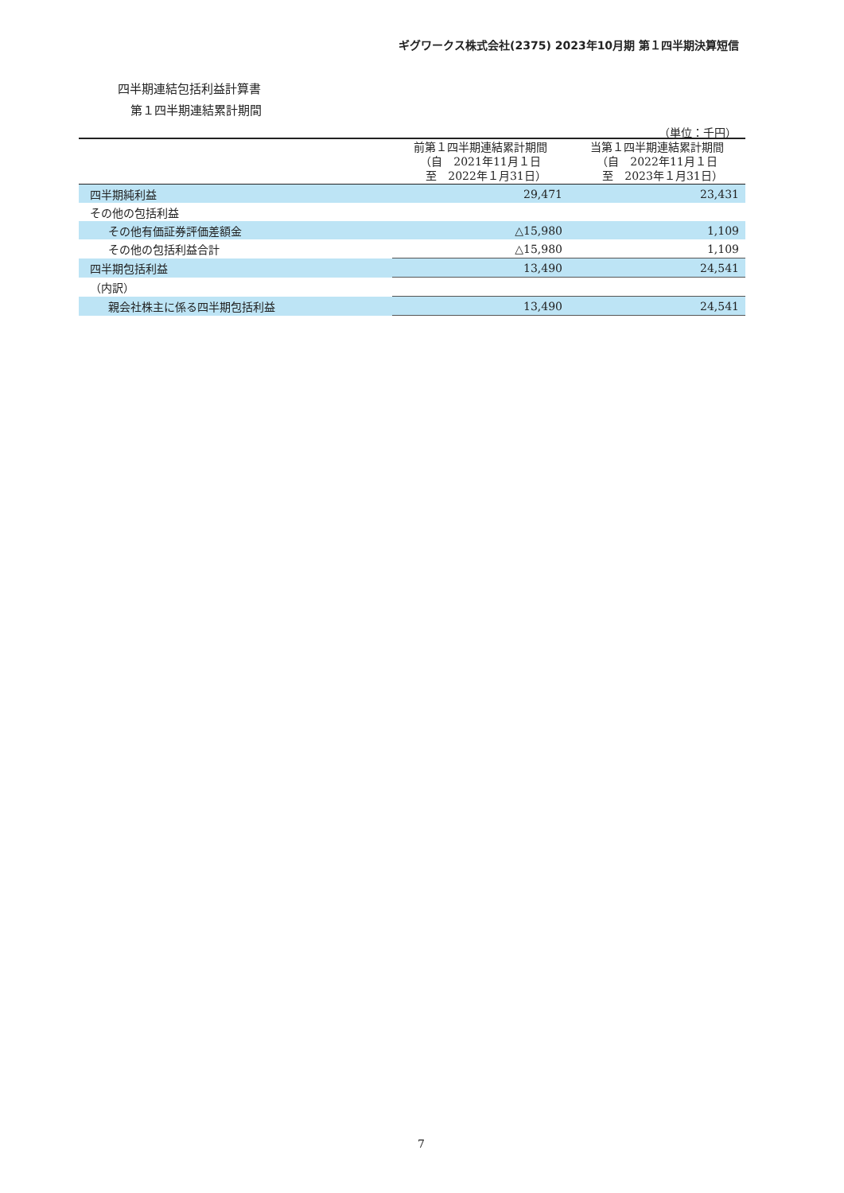ギグワークス株式会社(2375) 2023年10月期 第１四半期決算短信
四半期連結包括利益計算書
第１四半期連結累計期間
（単位：千円）
| | 前第１四半期連結累計期間 （自 2021年11月１日 至 2022年１月31日） | 当第１四半期連結累計期間 （自 2022年11月１日 至 2023年１月31日） |
| --- | --- | --- |
| 四半期純利益 | 29,471 | 23,431 |
| その他の包括利益 | | |
| その他有価証券評価差額金 | △15,980 | 1,109 |
| その他の包括利益合計 | △15,980 | 1,109 |
| 四半期包括利益 | 13,490 | 24,541 |
| （内訳） | | |
| 親会社株主に係る四半期包括利益 | 13,490 | 24,541 |
7